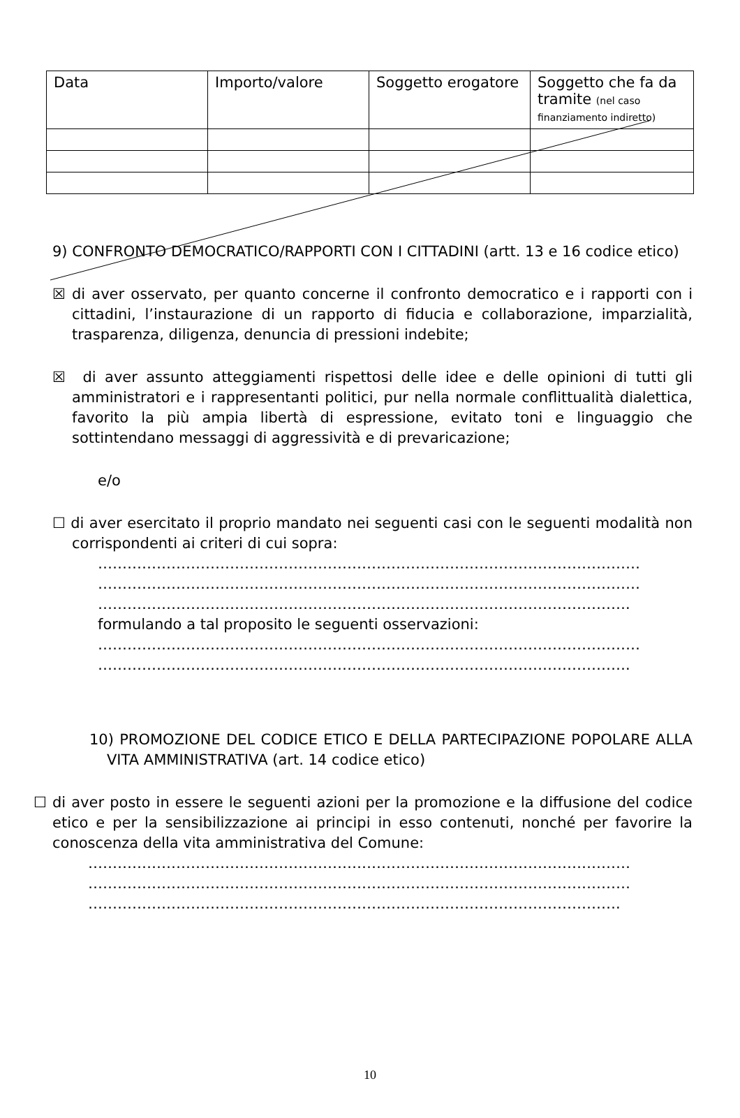| Data | Importo/valore | Soggetto erogatore | Soggetto che fa da tramite (nel caso finanziamento indiretto) |
| --- | --- | --- | --- |
9) CONFRONTO DEMOCRATICO/RAPPORTI CON I CITTADINI (artt. 13 e 16 codice etico)
☒ di aver osservato, per quanto concerne il confronto democratico e i rapporti con i cittadini, l’instaurazione di un rapporto di fiducia e collaborazione, imparzialità, trasparenza, diligenza, denuncia di pressioni indebite;
☒ di aver assunto atteggiamenti rispettosi delle idee e delle opinioni di tutti gli amministratori e i rappresentanti politici, pur nella normale conflittualità dialettica, favorito la più ampia libertà di espressione, evitato toni e linguaggio che sottintendano messaggi di aggressività e di prevaricazione;
e/o
☐ di aver esercitato il proprio mandato nei seguenti casi con le seguenti modalità non corrispondenti ai criteri di cui sopra:
…………………………………………………………………………………………………
…………………………………………………………………………………………………
……………………………………………………………………………………………….
formulando a tal proposito le seguenti osservazioni:
…………………………………………………………………………………………………
……………………………………………………………………………………………….
10) PROMOZIONE DEL CODICE ETICO E DELLA PARTECIPAZIONE POPOLARE ALLA VITA AMMINISTRATIVA (art. 14 codice etico)
☐ di aver posto in essere le seguenti azioni per la promozione e la diffusione del codice etico e per la sensibilizzazione ai principi in esso contenuti, nonché per favorire la conoscenza della vita amministrativa del Comune:
…………………………………………………………………………………………………
…………………………………………………………………………………………………
……………………………………………………………………………………………….
10